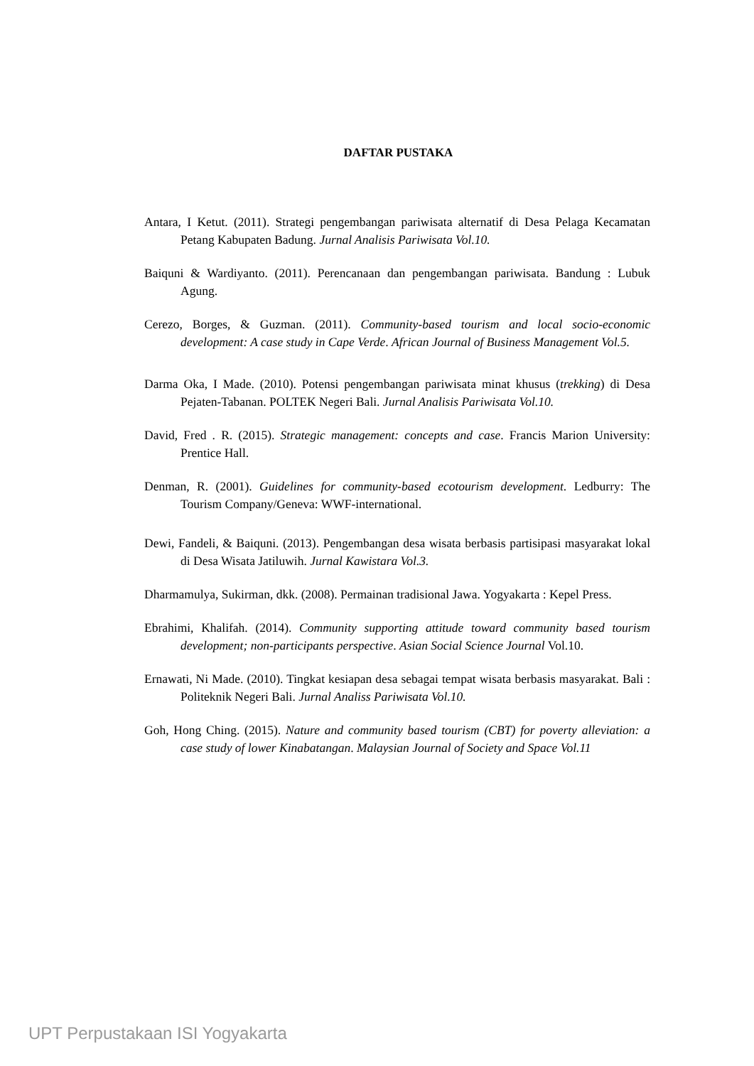DAFTAR PUSTAKA
Antara, I Ketut. (2011). Strategi pengembangan pariwisata alternatif di Desa Pelaga Kecamatan Petang Kabupaten Badung. Jurnal Analisis Pariwisata Vol.10.
Baiquni & Wardiyanto. (2011). Perencanaan dan pengembangan pariwisata. Bandung : Lubuk Agung.
Cerezo, Borges, & Guzman. (2011). Community-based tourism and local socio-economic development: A case study in Cape Verde. African Journal of Business Management Vol.5.
Darma Oka, I Made. (2010). Potensi pengembangan pariwisata minat khusus (trekking) di Desa Pejaten-Tabanan. POLTEK Negeri Bali. Jurnal Analisis Pariwisata Vol.10.
David, Fred . R. (2015). Strategic management: concepts and case. Francis Marion University: Prentice Hall.
Denman, R. (2001). Guidelines for community-based ecotourism development. Ledburry: The Tourism Company/Geneva: WWF-international.
Dewi, Fandeli, & Baiquni. (2013). Pengembangan desa wisata berbasis partisipasi masyarakat lokal di Desa Wisata Jatiluwih. Jurnal Kawistara Vol.3.
Dharmamulya, Sukirman, dkk. (2008). Permainan tradisional Jawa. Yogyakarta : Kepel Press.
Ebrahimi, Khalifah. (2014). Community supporting attitude toward community based tourism development; non-participants perspective. Asian Social Science Journal Vol.10.
Ernawati, Ni Made. (2010). Tingkat kesiapan desa sebagai tempat wisata berbasis masyarakat. Bali : Politeknik Negeri Bali. Jurnal Analiss Pariwisata Vol.10.
Goh, Hong Ching. (2015). Nature and community based tourism (CBT) for poverty alleviation: a case study of lower Kinabatangan. Malaysian Journal of Society and Space Vol.11
UPT Perpustakaan ISI Yogyakarta